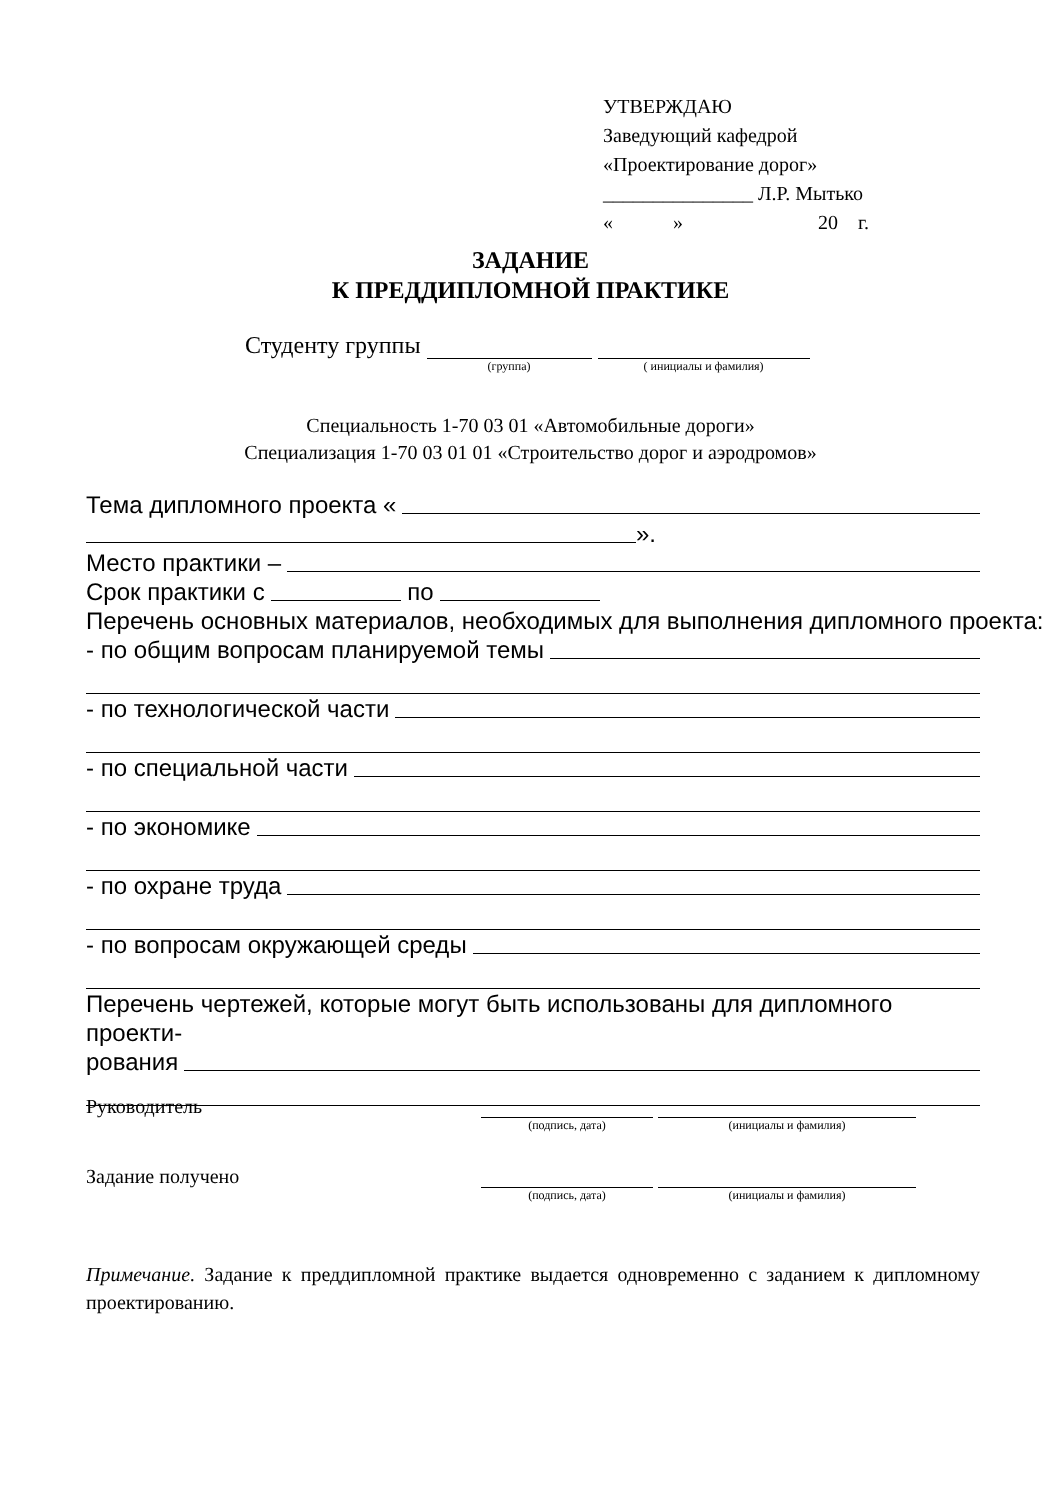УТВЕРЖДАЮ
Заведующий кафедрой
«Проектирование дорог»
_______________ Л.Р. Мытько
« » 20 г.
ЗАДАНИЕ
К ПРЕДДИПЛОМНОЙ ПРАКТИКЕ
Студенту группы (группа) ( инициалы и фамилия)
Специальность 1-70 03 01 «Автомобильные дороги»
Специализация 1-70 03 01 01 «Строительство дорог и аэродромов»
Тема дипломного проекта «
».
Место практики –
Срок практики с по
Перечень основных материалов, необходимых для выполнения дипломного проекта:
- по общим вопросам планируемой темы
- по технологической части
- по специальной части
- по экономике
- по охране труда
- по вопросам окружающей среды
Перечень чертежей, которые могут быть использованы для дипломного проекти-
рования
Руководитель (подпись, дата) (инициалы и фамилия)
Задание получено (подпись, дата) (инициалы и фамилия)
Примечание. Задание к преддипломной практике выдается одновременно с заданием к дипломному проектированию.